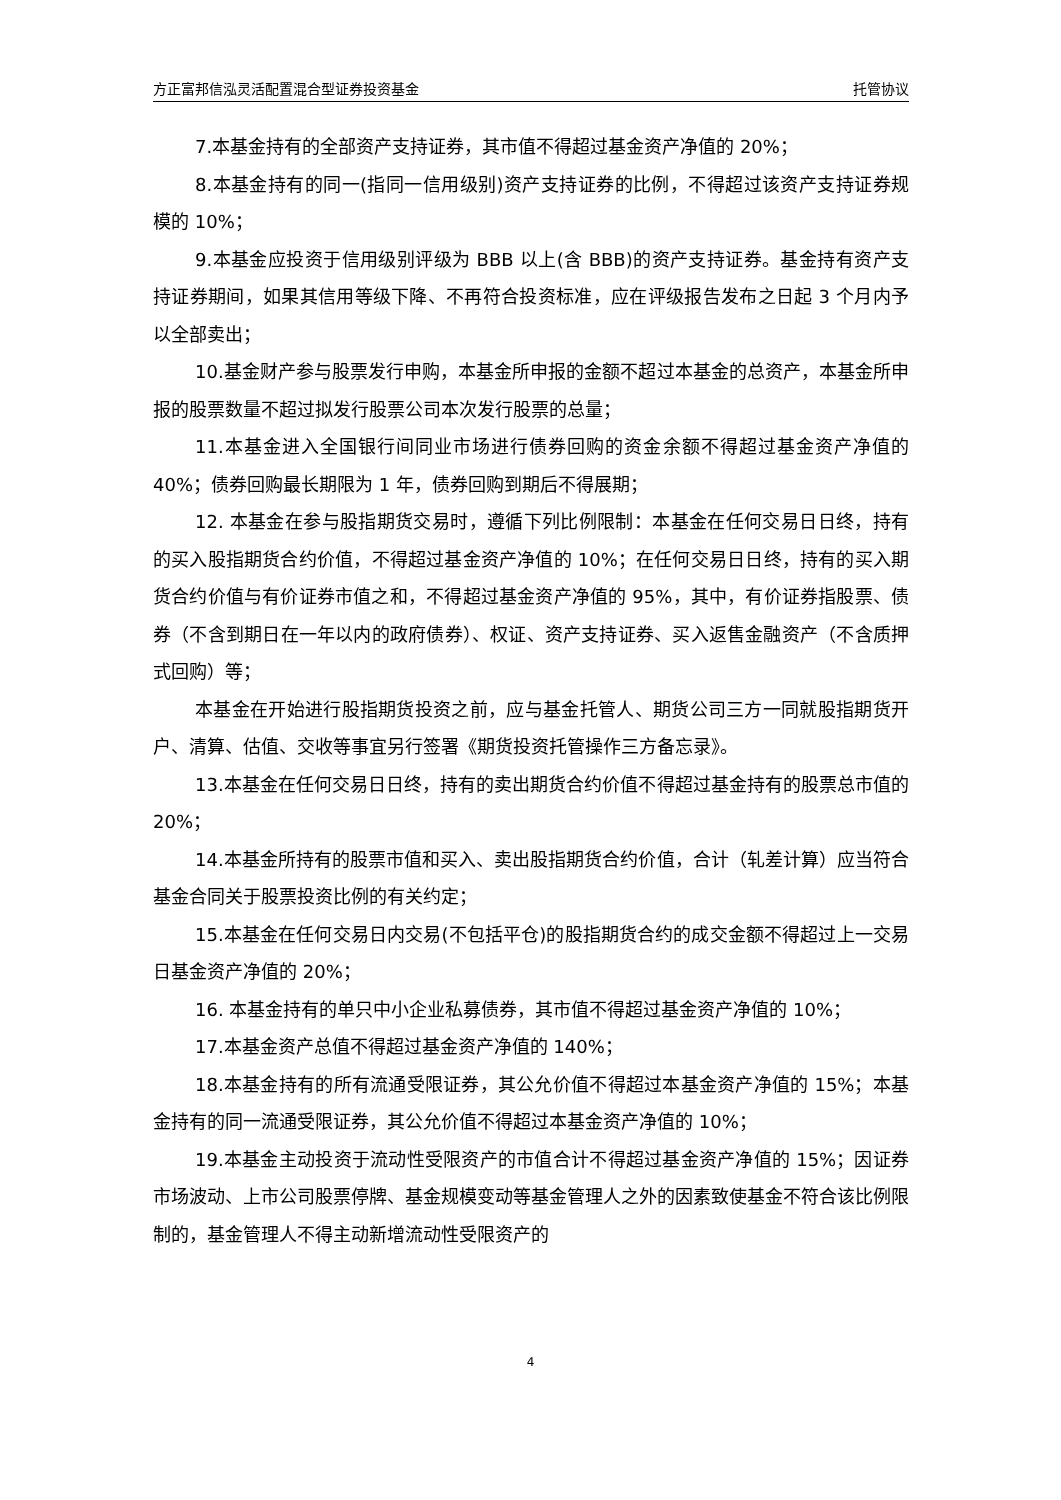方正富邦信泓灵活配置混合型证券投资基金 托管协议
7.本基金持有的全部资产支持证券，其市值不得超过基金资产净值的 20%；
8.本基金持有的同一(指同一信用级别)资产支持证券的比例，不得超过该资产支持证券规模的 10%；
9.本基金应投资于信用级别评级为 BBB 以上(含 BBB)的资产支持证券。基金持有资产支持证券期间，如果其信用等级下降、不再符合投资标准，应在评级报告发布之日起 3 个月内予以全部卖出；
10.基金财产参与股票发行申购，本基金所申报的金额不超过本基金的总资产，本基金所申报的股票数量不超过拟发行股票公司本次发行股票的总量；
11.本基金进入全国银行间同业市场进行债券回购的资金余额不得超过基金资产净值的 40%；债券回购最长期限为 1 年，债券回购到期后不得展期；
12. 本基金在参与股指期货交易时，遵循下列比例限制：本基金在任何交易日日终，持有的买入股指期货合约价值，不得超过基金资产净值的 10%；在任何交易日日终，持有的买入期货合约价值与有价证券市值之和，不得超过基金资产净值的 95%，其中，有价证券指股票、债券（不含到期日在一年以内的政府债券）、权证、资产支持证券、买入返售金融资产（不含质押式回购）等；
本基金在开始进行股指期货投资之前，应与基金托管人、期货公司三方一同就股指期货开户、清算、估值、交收等事宜另行签署《期货投资托管操作三方备忘录》。
13.本基金在任何交易日日终，持有的卖出期货合约价值不得超过基金持有的股票总市值的 20%；
14.本基金所持有的股票市值和买入、卖出股指期货合约价值，合计（轧差计算）应当符合基金合同关于股票投资比例的有关约定；
15.本基金在任何交易日内交易(不包括平仓)的股指期货合约的成交金额不得超过上一交易日基金资产净值的 20%；
16. 本基金持有的单只中小企业私募债券，其市值不得超过基金资产净值的 10%；
17.本基金资产总值不得超过基金资产净值的 140%；
18.本基金持有的所有流通受限证券，其公允价值不得超过本基金资产净值的 15%；本基金持有的同一流通受限证券，其公允价值不得超过本基金资产净值的 10%；
19.本基金主动投资于流动性受限资产的市值合计不得超过基金资产净值的 15%；因证券市场波动、上市公司股票停牌、基金规模变动等基金管理人之外的因素致使基金不符合该比例限制的，基金管理人不得主动新增流动性受限资产的
4